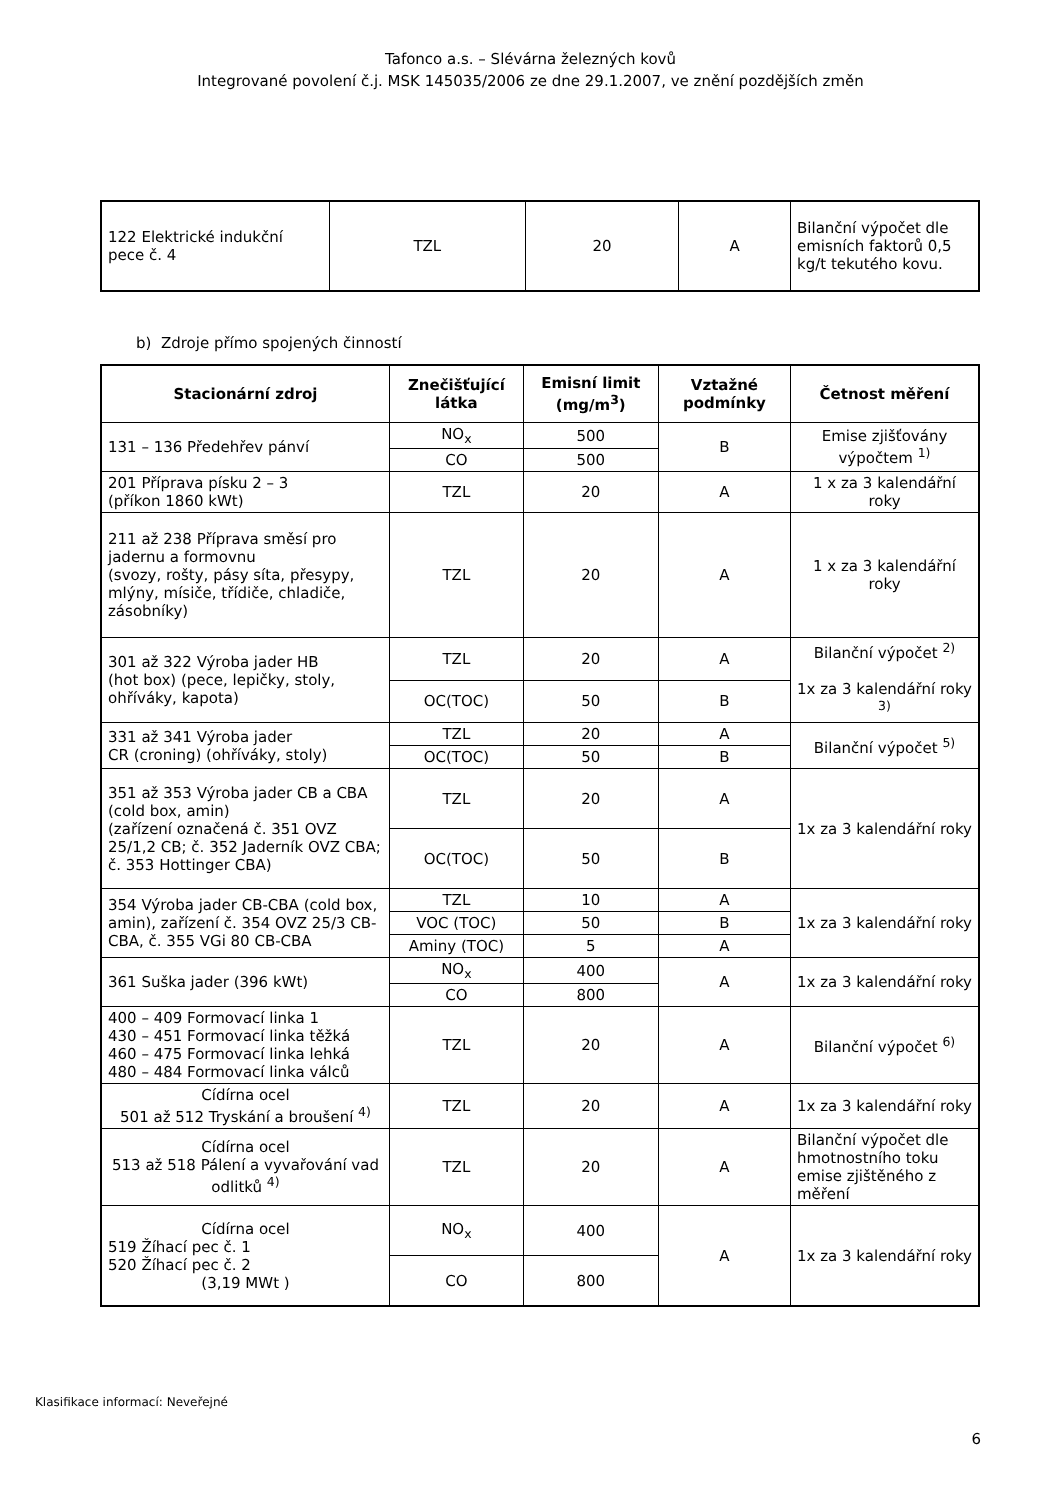Tafonco a.s. – Slévárna železných kovů
Integrované povolení č.j. MSK 145035/2006 ze dne 29.1.2007, ve znění pozdějších změn
| 122 Elektrické indukční pece č. 4 | TZL | 20 | A | Bilanční výpočet dle emisních faktorů 0,5 kg/t tekutého kovu. |
b) Zdroje přímo spojených činností
| Stacionární zdroj | Znečišťující látka | Emisní limit (mg/m<sup>3</sup>) | Vztažné podmínky | Četnost měření |
| --- | --- | --- | --- | --- |
| 131 – 136 Předehřev pánví | NO<sub>x</sub> | 500 | B | Emise zjišťovány výpočtem <sup>1)</sup> |
| | CO | 500 | | |
| 201 Příprava písku 2 – 3 (příkon 1860 kWt) | TZL | 20 | A | 1 x za 3 kalendářní roky |
| 211 až 238 Příprava směsí pro jadernu a formovnu (svozy, rošty, pásy síta, přesypy, mlýny, mísiče, třídiče, chladiče, zásobníky) | TZL | 20 | A | 1 x za 3 kalendářní roky |
| 301 až 322 Výroba jader HB (hot box) (pece, lepičky, stoly, ohříváky, kapota) | TZL | 20 | A | Bilanční výpočet <sup>2)</sup> 1x za 3 kalendářní roky <sup>3)</sup> |
| | OC(TOC) | 50 | B | |
| 331 až 341 Výroba jader CR (croning) (ohříváky, stoly) | TZL | 20 | A | Bilanční výpočet <sup>5)</sup> |
| | OC(TOC) | 50 | B | |
| 351 až 353 Výroba jader CB a CBA (cold box, amin) (zařízení označená č. 351 OVZ 25/1,2 CB; č. 352 Jaderník OVZ CBA; č. 353 Hottinger CBA) | TZL | 20 | A | 1x za 3 kalendářní roky |
| | OC(TOC) | 50 | B | |
| 354 Výroba jader CB-CBA (cold box, amin), zařízení č. 354 OVZ 25/3 CB-CBA, č. 355 VGi 80 CB-CBA | TZL | 10 | A | 1x za 3 kalendářní roky |
| | VOC (TOC) | 50 | B | |
| | Aminy (TOC) | 5 | A | |
| 361 Suška jader (396 kWt) | NO<sub>x</sub> | 400 | A | 1x za 3 kalendářní roky |
| | CO | 800 | | |
| 400 – 409 Formovací linka 1 430 – 451 Formovací linka těžká 460 – 475 Formovací linka lehká 480 – 484 Formovací linka válců | TZL | 20 | A | Bilanční výpočet <sup>6)</sup> |
| Cídírna ocel 501 až 512 Tryskání a broušení <sup>4)</sup> | TZL | 20 | A | 1x za 3 kalendářní roky |
| Cídírna ocel 513 až 518 Pálení a vyvařování vad odlitků <sup>4)</sup> | TZL | 20 | A | Bilanční výpočet dle hmotnostního toku emise zjištěného z měření |
| Cídírna ocel 519 Žíhací pec č. 1 520 Žíhací pec č. 2 (3,19 MWt ) | NO<sub>x</sub> | 400 | A | 1x za 3 kalendářní roky |
| | CO | 800 | | |
Klasifikace informací: Neveřejné
6